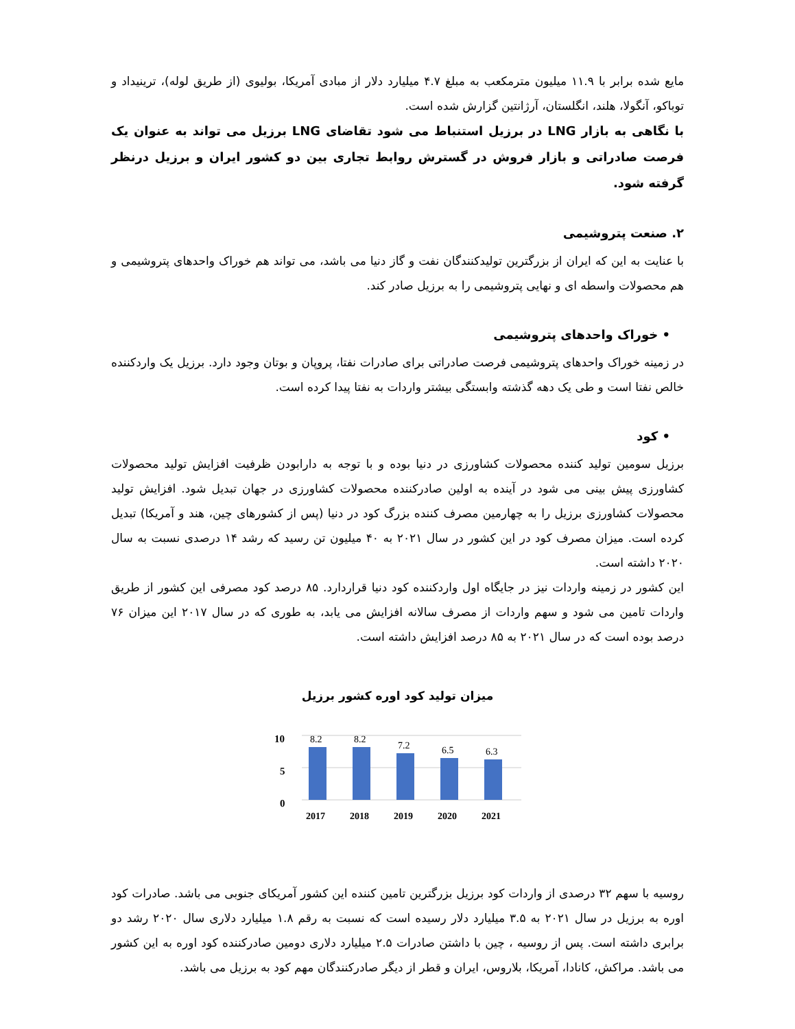مایع شده برابر با ۱۱.۹ میلیون مترمکعب به مبلغ ۴.۷ میلیارد دلار از مبادی آمریکا، بولیوی (از طریق لوله)، ترینیداد و توباکو، آنگولا، هلند، انگلستان، آرژانتین گزارش شده است.
با نگاهی به بازار LNG در برزیل استنباط می شود تقاضای LNG برزیل می تواند به عنوان یک فرصت صادراتی و بازار فروش در گسترش روابط تجاری بین دو کشور ایران و برزیل درنظر گرفته شود.
۲. صنعت پتروشیمی
با عنایت به این که ایران از بزرگترین تولیدکنندگان نفت و گاز دنیا می باشد، می تواند هم خوراک واحدهای پتروشیمی و هم محصولات واسطه ای و نهایی پتروشیمی را به برزیل صادر کند.
• خوراک واحدهای پتروشیمی
در زمینه خوراک واحدهای پتروشیمی فرصت صادراتی برای صادرات نفتا، پروپان و بوتان وجود دارد. برزیل یک واردکننده خالص نفتا است و طی یک دهه گذشته وابستگی بیشتر واردات به نفتا پیدا کرده است.
• کود
برزیل سومین تولید کننده محصولات کشاورزی در دنیا بوده و با توجه به دارابودن ظرفیت افزایش تولید محصولات کشاورزی پیش بینی می شود در آینده به اولین صادرکننده محصولات کشاورزی در جهان تبدیل شود. افزایش تولید محصولات کشاورزی برزیل را به چهارمین مصرف کننده بزرگ کود در دنیا (پس از کشورهای چین، هند و آمریکا) تبدیل کرده است. میزان مصرف کود در این کشور در سال ۲۰۲۱ به ۴۰ میلیون تن رسید که رشد ۱۴ درصدی نسبت به سال ۲۰۲۰ داشته است.
این کشور در زمینه واردات نیز در جایگاه اول واردکننده کود دنیا قراردارد. ۸۵ درصد کود مصرفی این کشور از طریق واردات تامین می شود و سهم واردات از مصرف سالانه افزایش می یابد، به طوری که در سال ۲۰۱۷ این میزان ۷۶ درصد بوده است که در سال ۲۰۲۱ به ۸۵ درصد افزایش داشته است.
میزان تولید کود اوره کشور برزیل
10
5
0
8.2
8.2
7.2
6.5
6.3
2017
2018
2019
2020
2021
روسیه با سهم ۳۲ درصدی از واردات کود برزیل بزرگترین تامین کننده این کشور آمریکای جنوبی می باشد. صادرات کود اوره به برزیل در سال ۲۰۲۱ به ۳.۵ میلیارد دلار رسیده است که نسبت به رقم ۱.۸ میلیارد دلاری سال ۲۰۲۰ رشد دو برابری داشته است. پس از روسیه ، چین با داشتن صادرات ۲.۵ میلیارد دلاری دومین صادرکننده کود اوره به این کشور می باشد. مراکش، کانادا، آمریکا، بلاروس، ایران و قطر از دیگر صادرکنندگان مهم کود به برزیل می باشد.